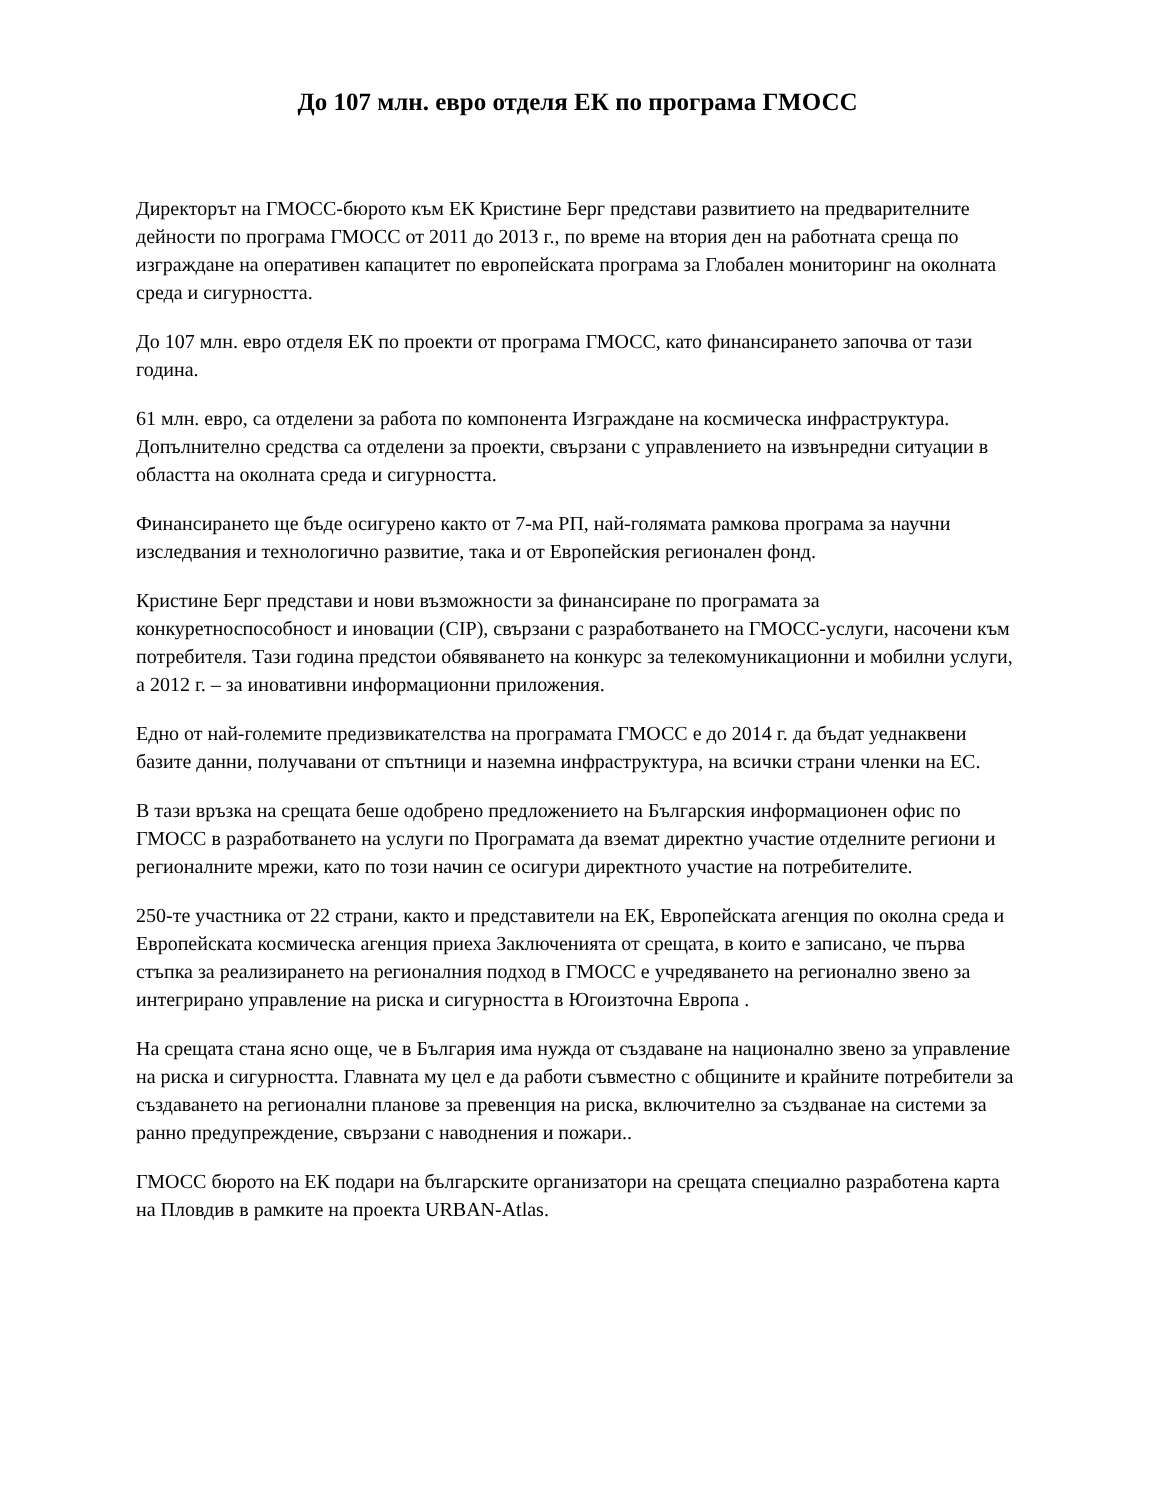До 107 млн. евро отделя ЕК по програма ГМОСС
Директорът на ГМОСС-бюрото към ЕК Кристине Берг представи развитието на предварителните дейности по програма ГМОСС от 2011 до 2013 г., по време на втория ден на работната среща по изграждане на оперативен капацитет по европейската програма за Глобален мониторинг на околната среда и сигурността.
До 107 млн. евро отделя ЕК по проекти от програма ГМОСС, като финансирането започва от тази година.
61 млн. евро, са отделени за работа по компонента Изграждане на космическа инфраструктура. Допълнително средства са отделени за проекти, свързани с управлението на извънредни ситуации в областта на околната среда и сигурността.
Финансирането ще бъде осигурено както от 7-ма РП, най-голямата рамкова програма за научни изследвания и технологично развитие, така и от Европейския регионален фонд.
Кристине Берг представи и нови възможности за финансиране по програмата за конкуретноспособност и иновации (CIP), свързани с разработването на ГМОСС-услуги, насочени към потребителя. Тази година предстои обявяването на конкурс за телекомуникационни и мобилни услуги, а 2012 г. – за иновативни информационни приложения.
Едно от най-големите предизвикателства на програмата ГМОСС е до 2014 г. да бъдат уеднаквени базите данни, получавани от спътници и наземна инфраструктура, на всички страни членки на ЕС.
В тази връзка на срещата беше одобрено предложението на Българския информационен офис по ГМОСС в разработването на услуги по Програмата да вземат директно участие отделните региони и регионалните мрежи, като по този начин се осигури директното участие на потребителите.
250-те участника от 22 страни, както и представители на ЕК, Европейската агенция по околна среда и Европейската космическа агенция приеха Заключенията от срещата, в които е записано, че първа стъпка за реализирането на регионалния подход в ГМОСС е учредяването на регионално звено за интегрирано управление на риска и сигурността в Югоизточна Европа .
На срещата стана ясно още, че в България има нужда от създаване на национално звено за управление на риска и сигурността. Главната му цел е да работи съвместно с общините и крайните потребители за създаването на регионални планове за превенция на риска, включително за създванае на системи за ранно предупреждение, свързани с наводнения и пожари..
ГМОСС бюрото на ЕК подари на българските организатори на срещата специално разработена карта на Пловдив в рамките на проекта URBAN-Atlas.